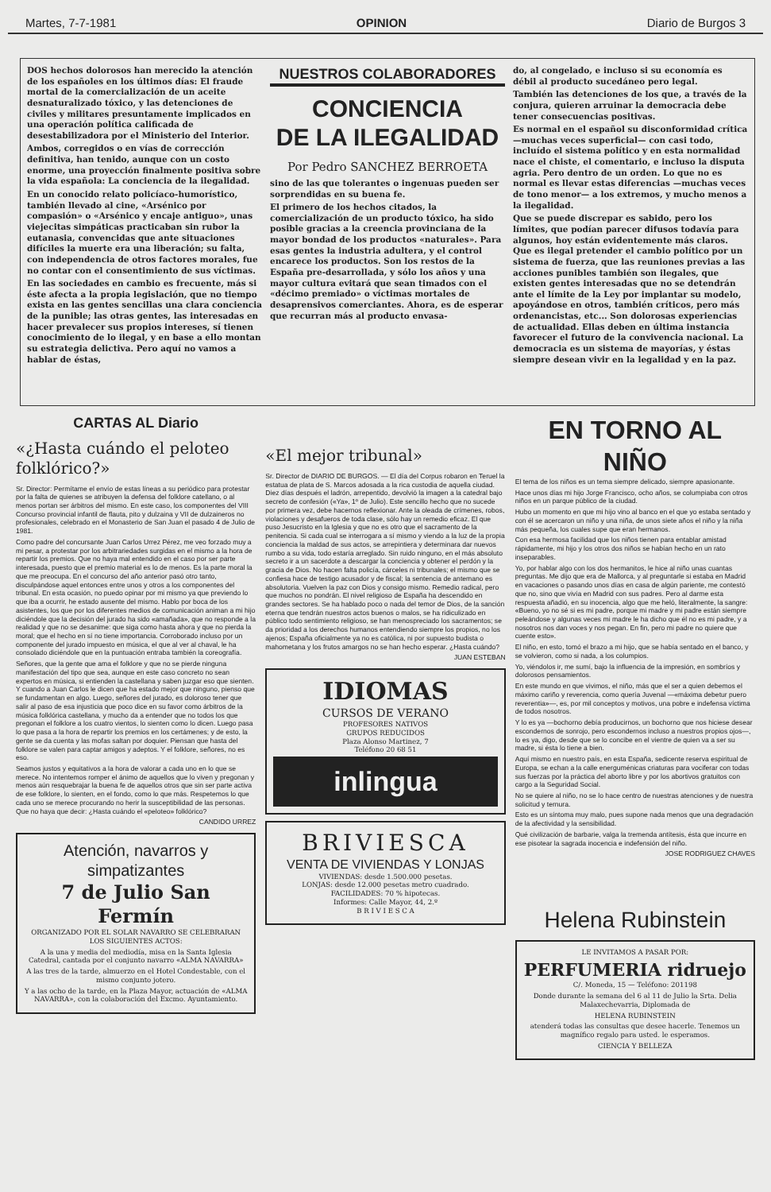Martes, 7-7-1981 OPINION Diario de Burgos 3
DOS hechos dolorosos han merecido la atención de los españoles en los últimos días: El fraude mortal de la comercialización de un aceite desnaturalizado tóxico, y las detenciones de civiles y militares presuntamente implicados en una operación política calificada de desestabilizadora por el Ministerio del Interior.
Ambos, corregidos o en vías de corrección definitiva, han tenido, aunque con un costo enorme, una proyección finalmente positiva sobre la vida española: La conciencia de la ilegalidad.
En un conocido relato policíaco-humorístico, también llevado al cine, «Arsénico por compasión» o «Arsénico y encaje antiguo», unas viejecitas simpáticas practicaban sin rubor la eutanasia, convencidas que ante situaciones difíciles la muerte era una liberación; su falta, con independencia de otros factores morales, fue no contar con el consentimiento de sus víctimas.
En las sociedades en cambio es frecuente, más si éste afecta a la propia legislación, que no tiempo exista en las gentes sencillas una clara conciencia de la punible; las otras gentes, las interesadas en hacer prevalecer sus propios intereses, sí tienen conocimiento de lo ilegal, y en base a ello montan su estrategia delictiva. Pero aquí no vamos a hablar de éstas,
NUESTROS COLABORADORES
CONCIENCIA
DE LA ILEGALIDAD
Por Pedro SANCHEZ BERROETA
sino de las que tolerantes o ingenuas pueden ser sorprendidas en su buena fe.
El primero de los hechos citados, la comercialización de un producto tóxico, ha sido posible gracias a la creencia provinciana de la mayor bondad de los productos «naturales». Para esas gentes la industria adultera, y el control encarece los productos. Son los restos de la España pre-desarrollada, y sólo los años y una mayor cultura evitará que sean timados con el «décimo premiado» o víctimas mortales de desaprensivos comerciantes. Ahora, es de esperar que recurran más al producto envasa-
do, al congelado, e incluso si su economía es débil al producto sucedáneo pero legal.
También las detenciones de los que, a través de la conjura, quieren arruinar la democracia debe tener consecuencias positivas.
Es normal en el español su disconformidad crítica —muchas veces superficial— con casi todo, incluído el sistema político y en esta normalidad nace el chiste, el comentario, e incluso la disputa agria. Pero dentro de un orden. Lo que no es normal es llevar estas diferencias —muchas veces de tono menor— a los extremos, y mucho menos a la ilegalidad.
Que se puede discrepar es sabido, pero los límites, que podían parecer difusos todavía para algunos, hoy están evidentemente más claros. Que es ilegal pretender el cambio político por un sistema de fuerza, que las reuniones previas a las acciones punibles también son ilegales, que existen gentes interesadas que no se detendrán ante el límite de la Ley por implantar su modelo, apoyándose en otros, también críticos, pero más ordenancistas, etc... Son dolorosas experiencias de actualidad. Ellas deben en última instancia favorecer el futuro de la convivencia nacional. La democracia es un sistema de mayorías, y éstas siempre desean vivir en la legalidad y en la paz.
CARTAS AL Diario
«¿Hasta cuándo el peloteo folklórico?»
Sr. Director: Permítame el envío de estas líneas a su periódico para protestar por la falta de quienes se atribuyen la defensa del folklore catellano, o al menos portan ser árbitros del mismo. En este caso, los componentes del VIII Concurso provincial infantil de flauta, pito y dulzaina y VII de dulzaineros no profesionales, celebrado en el Monasterio de San Juan el pasado 4 de Julio de 1981.
Como padre del concursante Juan Carlos Urrez Pérez, me veo forzado muy a mi pesar, a protestar por los arbitrariedades surgidas en el mismo a la hora de repartir los premios. Que no haya mal entendido en el caso por ser parte interesada, puesto que el premio material es lo de menos. Es la parte moral la que me preocupa. En el concurso del año anterior pasó otro tanto, disculpándose aquel entonces entre unos y otros a los componentes del tribunal. En esta ocasión, no puedo opinar por mi mismo ya que previendo lo que iba a ocurrir, he estado ausente del mismo. Hablo por boca de los asistentes, los que por los diferentes medios de comunicación animan a mi hijo diciéndole que la decisión del jurado ha sido «amañada», que no responde a la realidad y que no se desanime: que siga como hasta ahora y que no pierda la moral; que el hecho en sí no tiene importancia. Corroborado incluso por un componente del jurado impuesto en música, el que al ver al chaval, le ha consolado diciéndole que en la puntuación entraba también la coreografía.
Señores, que la gente que ama el folklore y que no se pierde ninguna manifestación del tipo que sea, aunque en este caso concreto no sean expertos en música, si entienden la castellana y saben juzgar eso que sienten. Y cuando a Juan Carlos le dicen que ha estado mejor que ninguno, pienso que se fundamentan en algo. Luego, señores del jurado, es doloroso tener que salir al paso de esa injusticia que poco dice en su favor como árbitros de la música folklórica castellana, y mucho da a entender que no todos los que pregonan el folklore a los cuatro vientos, lo sienten como lo dicen. Luego pasa lo que pasa a la hora de repartir los premios en los certámenes; y de esto, la gente se da cuenta y las mofas saltan por doquier. Piensan que hasta del folklore se valen para captar amigos y adeptos. Y el folklore, señores, no es eso.
Seamos justos y equitativos a la hora de valorar a cada uno en lo que se merece. No intentemos romper el ánimo de aquellos que lo viven y pregonan y menos aún resquebrajar la buena fe de aquellos otros que sin ser parte activa de ese folklore, lo sienten, en el fondo, como lo que más. Respetemos lo que cada uno se merece procurando no herir la susceptibilidad de las personas. Que no haya que decir: ¿Hasta cuándo el «peloteo» folklórico?
CANDIDO URREZ
Atención, navarros y simpatizantes
7 de Julio San Fermín
ORGANIZADO POR EL SOLAR NAVARRO SE CELEBRARAN LOS SIGUIENTES ACTOS:
A la una y media del mediodía, misa en la Santa Iglesia Catedral, cantada por el conjunto navarro «ALMA NAVARRA»
A las tres de la tarde, almuerzo en el Hotel Condestable, con el mismo conjunto jotero.
Y a las ocho de la tarde, en la Plaza Mayor, actuación de «ALMA NAVARRA», con la colaboración del Excmo. Ayuntamiento.
«El mejor tribunal»
Sr. Director de DIARIO DE BURGOS. — El día del Corpus robaron en Teruel la estatua de plata de S. Marcos adosada a la rica custodia de aquella ciudad. Diez días después el ladrón, arrepentido, devolvió la imagen a la catedral bajo secreto de confesión («Ya», 1º de Julio). Este sencillo hecho que no sucede por primera vez, debe hacernos reflexionar. Ante la oleada de crímenes, robos, violaciones y desafueros de toda clase, sólo hay un remedio eficaz. El que puso Jesucristo en la Iglesia y que no es otro que el sacramento de la penitencia. Si cada cual se interrogara a sí mismo y viendo a la luz de la propia conciencia la maldad de sus actos, se arrepintiera y determinara dar nuevos rumbo a su vida, todo estaría arreglado. Sin ruido ninguno, en el más absoluto secreto ir a un sacerdote a descargar la conciencia y obtener el perdón y la gracia de Dios. No hacen falta policía, cárceles ni tribunales; el mismo que se confiesa hace de testigo acusador y de fiscal; la sentencia de antemano es absolutoria. Vuelven la paz con Dios y consigo mismo. Remedio radical, pero que muchos no pondrán. El nivel religioso de España ha descendido en grandes sectores. Se ha hablado poco o nada del temor de Dios, de la sanción eterna que tendrán nuestros actos buenos o malos, se ha ridiculizado en público todo sentimiento religioso, se han menospreciado los sacramentos; se da prioridad a los derechos humanos entendiendo siempre los propios, no los ajenos; España oficialmente ya no es católica, ni por supuesto budista o mahometana y los frutos amargos no se han hecho esperar. ¿Hasta cuándo?
JUAN ESTEBAN
IDIOMAS
CURSOS DE VERANO
PROFESORES NATIVOS
GRUPOS REDUCIDOS
Plaza Alonso Martinez, 7
Teléfono 20 68 51
inlingua
BRIVIESCA
VENTA DE VIVIENDAS Y LONJAS
VIVIENDAS: desde 1.500.000 pesetas.
LONJAS: desde 12.000 pesetas metro cuadrado.
FACILIDADES: 70 % hipotecas.
Informes: Calle Mayor, 44, 2.º
B R I V I E S C A
EN TORNO AL NIÑO
El tema de los niños es un tema siempre delicado, siempre apasionante.
Hace unos días mi hijo Jorge Francisco, ocho años, se columpiaba con otros niños en un parque público de la ciudad.
Hubo un momento en que mi hijo vino al banco en el que yo estaba sentado y con él se acercaron un niño y una niña, de unos siete años el niño y la niña más pequeña, los cuales supe que eran hermanos.
Con esa hermosa facilidad que los niños tienen para entablar amistad rápidamente, mi hijo y los otros dos niños se habían hecho en un rato inseparables.
Yo, por hablar algo con los dos hermanitos, le hice al niño unas cuantas preguntas. Me dijo que era de Mallorca, y al preguntarle si estaba en Madrid en vacaciones o pasando unos días en casa de algún pariente, me contestó que no, sino que vivía en Madrid con sus padres. Pero al darme esta respuesta añadió, en su inocencia, algo que me heló, literalmente, la sangre: «Bueno, yo no sé si es mi padre, porque mi madre y mi padre están siempre peleándose y algunas veces mi madre le ha dicho que él no es mi padre, y a nosotros nos dan voces y nos pegan. En fin, pero mi padre no quiere que cuente esto».
El niño, en esto, tomó el brazo a mi hijo, que se había sentado en el banco, y se volvieron, como si nada, a los columpios.
Yo, viéndolos ir, me sumí, bajo la influencia de la impresión, en sombríos y dolorosos pensamientos.
En este mundo en que vivimos, el niño, más que el ser a quien debemos el máximo cariño y reverencia, como quería Juvenal —«máxima debetur puero reverentia»—, es, por mil conceptos y motivos, una pobre e indefensa víctima de todos nosotros.
Y lo es ya —bochorno debía producirnos, un bochorno que nos hiciese desear escondernos de sonrojo, pero escondernos incluso a nuestros propios ojos—, lo es ya, digo, desde que se lo concibe en el vientre de quien va a ser su madre, si ésta lo tiene a bien.
Aquí mismo en nuestro país, en esta España, sedicente reserva espiritual de Europa, se echan a la calle energuménicas criaturas para vociferar con todas sus fuerzas por la práctica del aborto libre y por los abortivos gratuitos con cargo a la Seguridad Social.
No se quiere al niño, no se lo hace centro de nuestras atenciones y de nuestra solicitud y ternura.
Esto es un síntoma muy malo, pues supone nada menos que una degradación de la afectividad y la sensibilidad.
Qué civilización de barbarie, valga la tremenda antítesis, ésta que incurre en ese pisotear la sagrada inocencia e indefensión del niño.
JOSE RODRIGUEZ CHAVES
Helena Rubinstein
LE INVITAMOS A PASAR POR:
PERFUMERIA ridruejo
C/. Moneda, 15 — Teléfono: 201198
Donde durante la semana del 6 al 11 de Julio la Srta. Delia Malaxechevarria, Diplomada de
HELENA RUBINSTEIN
atenderá todas las consultas que desee hacerle. Tenemos un magnífico regalo para usted. le esperamos.
CIENCIA Y BELLEZA